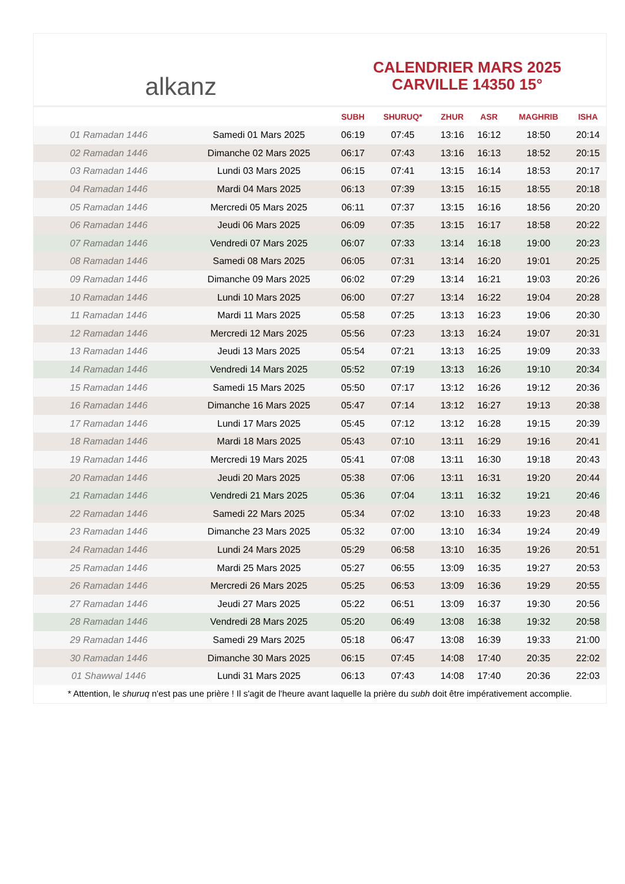alkanz
CALENDRIER MARS 2025
CARVILLE 14350 15°
| | | SUBH | SHURUQ* | ZHUR | ASR | MAGHRIB | ISHA |
| --- | --- | --- | --- | --- | --- | --- | --- |
| 01 Ramadan 1446 | Samedi 01 Mars 2025 | 06:19 | 07:45 | 13:16 | 16:12 | 18:50 | 20:14 |
| 02 Ramadan 1446 | Dimanche 02 Mars 2025 | 06:17 | 07:43 | 13:16 | 16:13 | 18:52 | 20:15 |
| 03 Ramadan 1446 | Lundi 03 Mars 2025 | 06:15 | 07:41 | 13:15 | 16:14 | 18:53 | 20:17 |
| 04 Ramadan 1446 | Mardi 04 Mars 2025 | 06:13 | 07:39 | 13:15 | 16:15 | 18:55 | 20:18 |
| 05 Ramadan 1446 | Mercredi 05 Mars 2025 | 06:11 | 07:37 | 13:15 | 16:16 | 18:56 | 20:20 |
| 06 Ramadan 1446 | Jeudi 06 Mars 2025 | 06:09 | 07:35 | 13:15 | 16:17 | 18:58 | 20:22 |
| 07 Ramadan 1446 | Vendredi 07 Mars 2025 | 06:07 | 07:33 | 13:14 | 16:18 | 19:00 | 20:23 |
| 08 Ramadan 1446 | Samedi 08 Mars 2025 | 06:05 | 07:31 | 13:14 | 16:20 | 19:01 | 20:25 |
| 09 Ramadan 1446 | Dimanche 09 Mars 2025 | 06:02 | 07:29 | 13:14 | 16:21 | 19:03 | 20:26 |
| 10 Ramadan 1446 | Lundi 10 Mars 2025 | 06:00 | 07:27 | 13:14 | 16:22 | 19:04 | 20:28 |
| 11 Ramadan 1446 | Mardi 11 Mars 2025 | 05:58 | 07:25 | 13:13 | 16:23 | 19:06 | 20:30 |
| 12 Ramadan 1446 | Mercredi 12 Mars 2025 | 05:56 | 07:23 | 13:13 | 16:24 | 19:07 | 20:31 |
| 13 Ramadan 1446 | Jeudi 13 Mars 2025 | 05:54 | 07:21 | 13:13 | 16:25 | 19:09 | 20:33 |
| 14 Ramadan 1446 | Vendredi 14 Mars 2025 | 05:52 | 07:19 | 13:13 | 16:26 | 19:10 | 20:34 |
| 15 Ramadan 1446 | Samedi 15 Mars 2025 | 05:50 | 07:17 | 13:12 | 16:26 | 19:12 | 20:36 |
| 16 Ramadan 1446 | Dimanche 16 Mars 2025 | 05:47 | 07:14 | 13:12 | 16:27 | 19:13 | 20:38 |
| 17 Ramadan 1446 | Lundi 17 Mars 2025 | 05:45 | 07:12 | 13:12 | 16:28 | 19:15 | 20:39 |
| 18 Ramadan 1446 | Mardi 18 Mars 2025 | 05:43 | 07:10 | 13:11 | 16:29 | 19:16 | 20:41 |
| 19 Ramadan 1446 | Mercredi 19 Mars 2025 | 05:41 | 07:08 | 13:11 | 16:30 | 19:18 | 20:43 |
| 20 Ramadan 1446 | Jeudi 20 Mars 2025 | 05:38 | 07:06 | 13:11 | 16:31 | 19:20 | 20:44 |
| 21 Ramadan 1446 | Vendredi 21 Mars 2025 | 05:36 | 07:04 | 13:11 | 16:32 | 19:21 | 20:46 |
| 22 Ramadan 1446 | Samedi 22 Mars 2025 | 05:34 | 07:02 | 13:10 | 16:33 | 19:23 | 20:48 |
| 23 Ramadan 1446 | Dimanche 23 Mars 2025 | 05:32 | 07:00 | 13:10 | 16:34 | 19:24 | 20:49 |
| 24 Ramadan 1446 | Lundi 24 Mars 2025 | 05:29 | 06:58 | 13:10 | 16:35 | 19:26 | 20:51 |
| 25 Ramadan 1446 | Mardi 25 Mars 2025 | 05:27 | 06:55 | 13:09 | 16:35 | 19:27 | 20:53 |
| 26 Ramadan 1446 | Mercredi 26 Mars 2025 | 05:25 | 06:53 | 13:09 | 16:36 | 19:29 | 20:55 |
| 27 Ramadan 1446 | Jeudi 27 Mars 2025 | 05:22 | 06:51 | 13:09 | 16:37 | 19:30 | 20:56 |
| 28 Ramadan 1446 | Vendredi 28 Mars 2025 | 05:20 | 06:49 | 13:08 | 16:38 | 19:32 | 20:58 |
| 29 Ramadan 1446 | Samedi 29 Mars 2025 | 05:18 | 06:47 | 13:08 | 16:39 | 19:33 | 21:00 |
| 30 Ramadan 1446 | Dimanche 30 Mars 2025 | 06:15 | 07:45 | 14:08 | 17:40 | 20:35 | 22:02 |
| 01 Shawwal 1446 | Lundi 31 Mars 2025 | 06:13 | 07:43 | 14:08 | 17:40 | 20:36 | 22:03 |
* Attention, le shuruq n'est pas une prière ! Il s'agit de l'heure avant laquelle la prière du subh doit être impérativement accomplie.